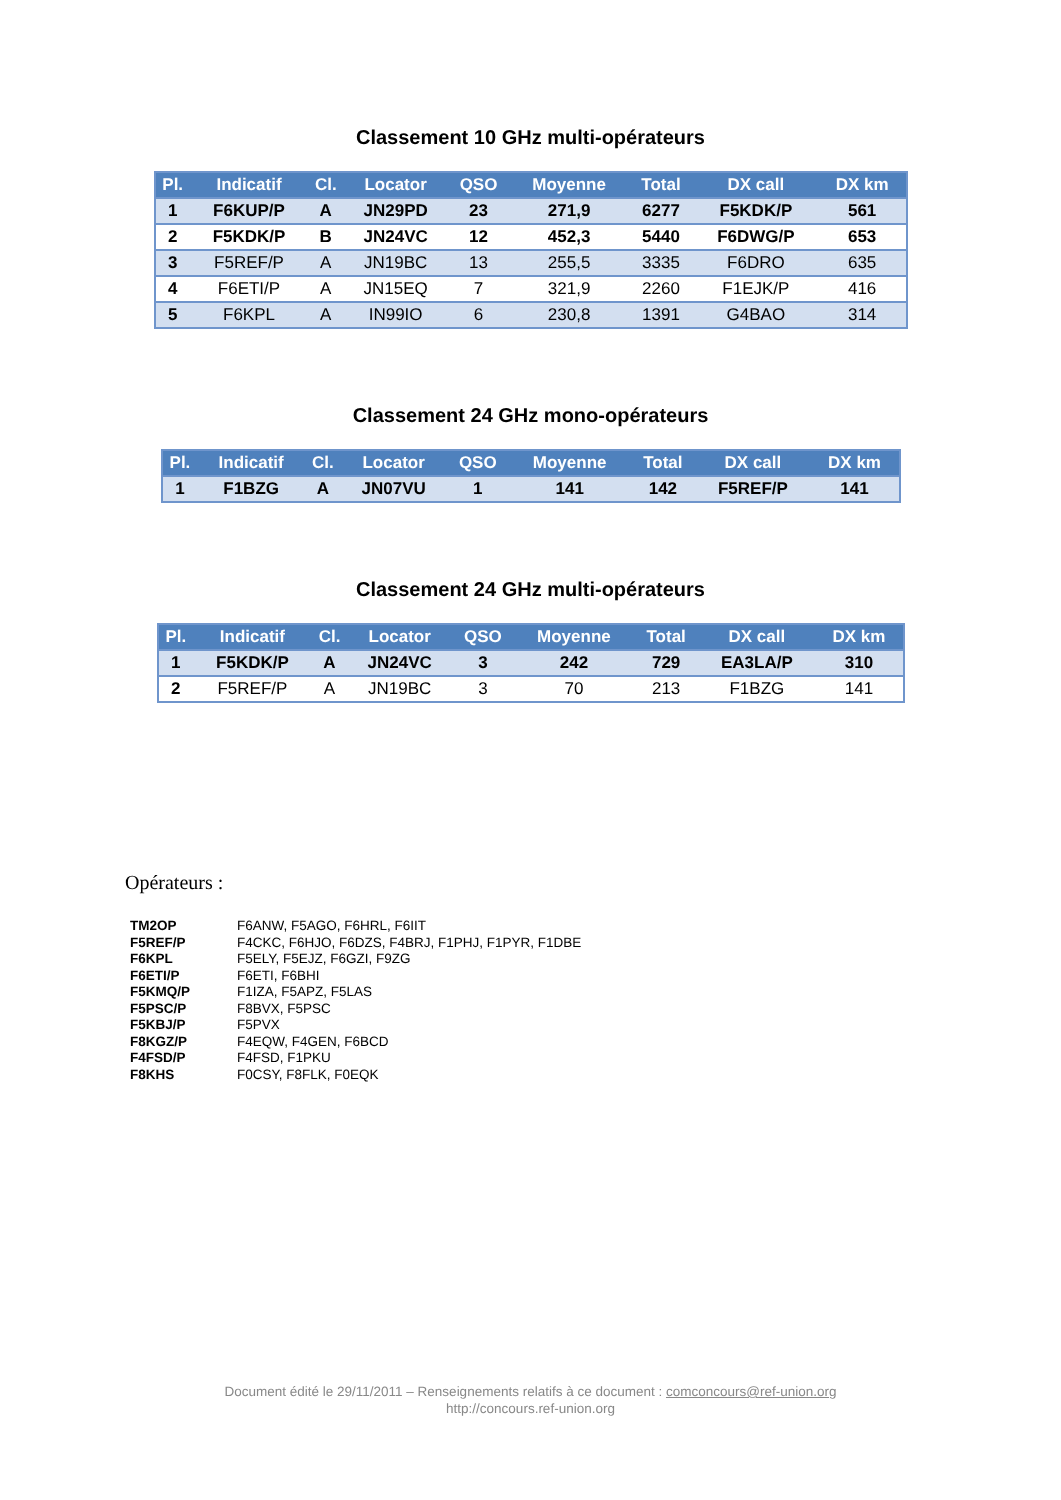Classement 10 GHz multi-opérateurs
| Pl. | Indicatif | Cl. | Locator | QSO | Moyenne | Total | DX call | DX km |
| --- | --- | --- | --- | --- | --- | --- | --- | --- |
| 1 | F6KUP/P | A | JN29PD | 23 | 271,9 | 6277 | F5KDK/P | 561 |
| 2 | F5KDK/P | B | JN24VC | 12 | 452,3 | 5440 | F6DWG/P | 653 |
| 3 | F5REF/P | A | JN19BC | 13 | 255,5 | 3335 | F6DRO | 635 |
| 4 | F6ETI/P | A | JN15EQ | 7 | 321,9 | 2260 | F1EJK/P | 416 |
| 5 | F6KPL | A | IN99IO | 6 | 230,8 | 1391 | G4BAO | 314 |
Classement 24 GHz mono-opérateurs
| Pl. | Indicatif | Cl. | Locator | QSO | Moyenne | Total | DX call | DX km |
| --- | --- | --- | --- | --- | --- | --- | --- | --- |
| 1 | F1BZG | A | JN07VU | 1 | 141 | 142 | F5REF/P | 141 |
Classement 24 GHz multi-opérateurs
| Pl. | Indicatif | Cl. | Locator | QSO | Moyenne | Total | DX call | DX km |
| --- | --- | --- | --- | --- | --- | --- | --- | --- |
| 1 | F5KDK/P | A | JN24VC | 3 | 242 | 729 | EA3LA/P | 310 |
| 2 | F5REF/P | A | JN19BC | 3 | 70 | 213 | F1BZG | 141 |
Opérateurs :
| TM2OP | F6ANW, F5AGO, F6HRL, F6IIT |
| F5REF/P | F4CKC, F6HJO, F6DZS, F4BRJ, F1PHJ, F1PYR, F1DBE |
| F6KPL | F5ELY, F5EJZ, F6GZI, F9ZG |
| F6ETI/P | F6ETI, F6BHI |
| F5KMQ/P | F1IZA, F5APZ, F5LAS |
| F5PSC/P | F8BVX, F5PSC |
| F5KBJ/P | F5PVX |
| F8KGZ/P | F4EQW, F4GEN, F6BCD |
| F4FSD/P | F4FSD, F1PKU |
| F8KHS | F0CSY, F8FLK, F0EQK |
Document édité le 29/11/2011 – Renseignements relatifs à ce document : comconcours@ref-union.org
http://concours.ref-union.org